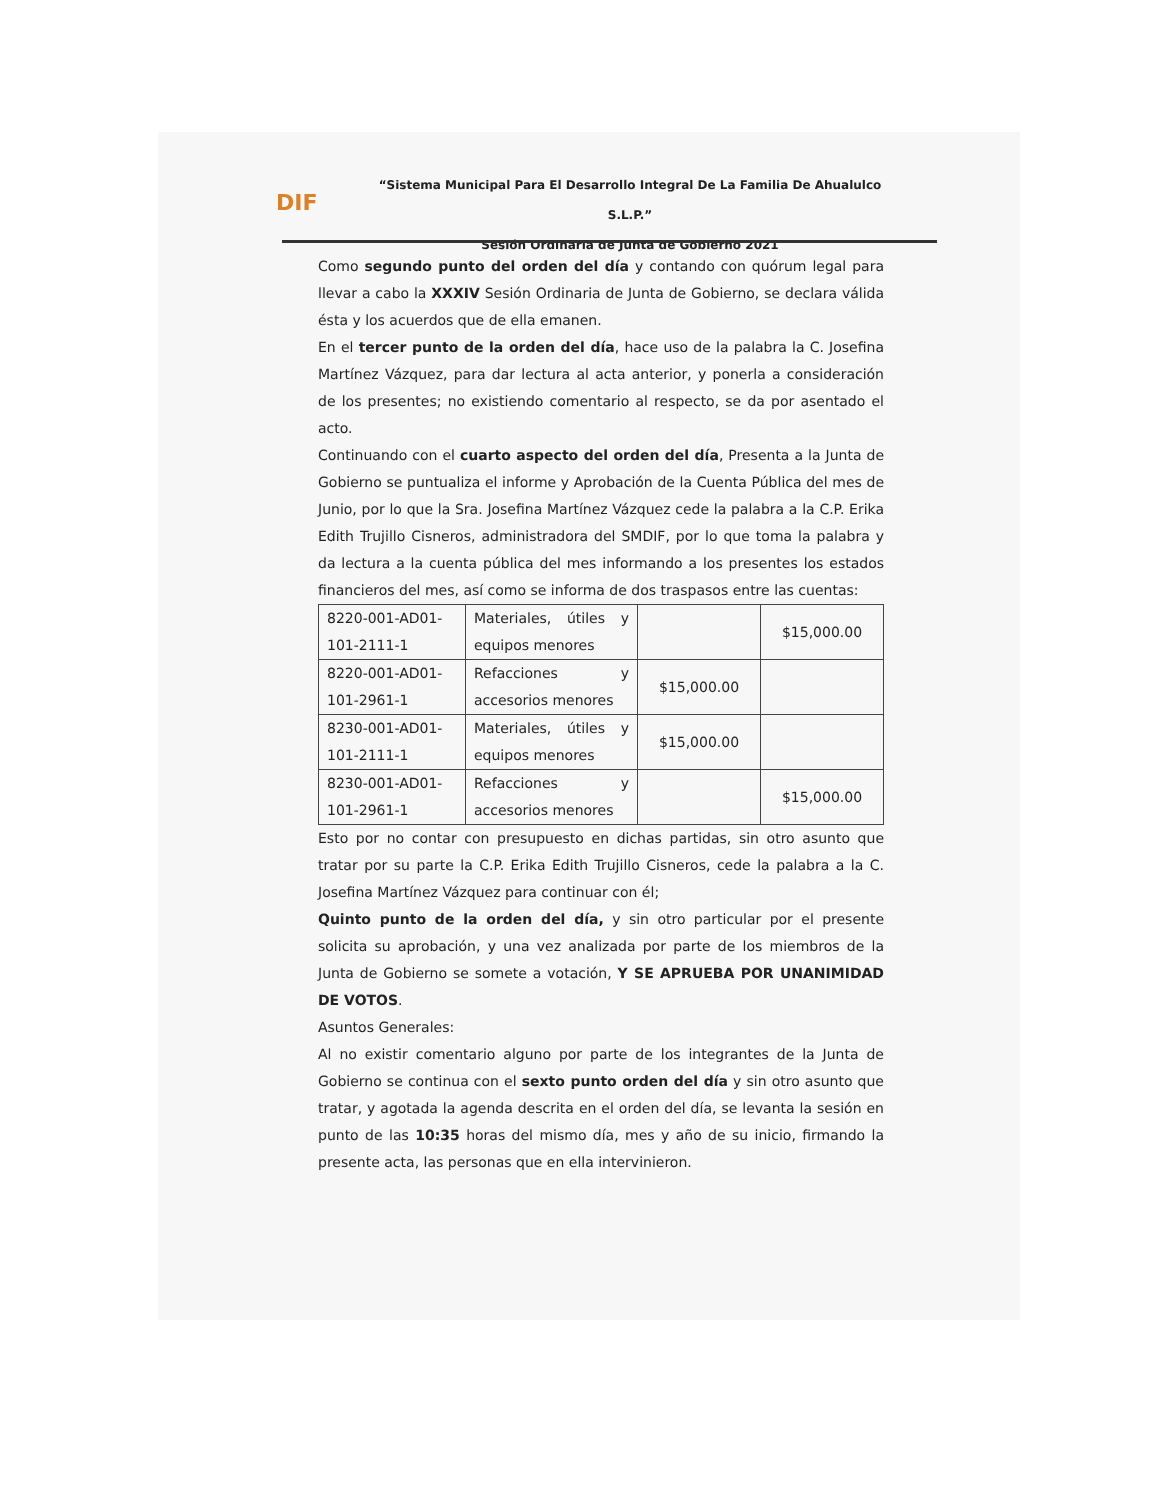DIF
“Sistema Municipal Para El Desarrollo Integral De La Familia De Ahualulco S.L.P.”
Sesión Ordinaria de Junta de Gobierno 2021
Como segundo punto del orden del día y contando con quórum legal para llevar a cabo la XXXIV Sesión Ordinaria de Junta de Gobierno, se declara válida ésta y los acuerdos que de ella emanen.
En el tercer punto de la orden del día, hace uso de la palabra la C. Josefina Martínez Vázquez, para dar lectura al acta anterior, y ponerla a consideración de los presentes; no existiendo comentario al respecto, se da por asentado el acto.
Continuando con el cuarto aspecto del orden del día, Presenta a la Junta de Gobierno se puntualiza el informe y Aprobación de la Cuenta Pública del mes de Junio, por lo que la Sra. Josefina Martínez Vázquez cede la palabra a la C.P. Erika Edith Trujillo Cisneros, administradora del SMDIF, por lo que toma la palabra y da lectura a la cuenta pública del mes informando a los presentes los estados financieros del mes, así como se informa de dos traspasos entre las cuentas:
| 8220-001-AD01-101-2111-1 | Materiales, útiles y equipos menores | | $15,000.00 |
| 8220-001-AD01-101-2961-1 | Refacciones y accesorios menores | $15,000.00 | |
| 8230-001-AD01-101-2111-1 | Materiales, útiles y equipos menores | $15,000.00 | |
| 8230-001-AD01-101-2961-1 | Refacciones y accesorios menores | | $15,000.00 |
Esto por no contar con presupuesto en dichas partidas, sin otro asunto que tratar por su parte la C.P. Erika Edith Trujillo Cisneros, cede la palabra a la C. Josefina Martínez Vázquez para continuar con él;
Quinto punto de la orden del día, y sin otro particular por el presente solicita su aprobación, y una vez analizada por parte de los miembros de la Junta de Gobierno se somete a votación, Y SE APRUEBA POR UNANIMIDAD DE VOTOS.
Asuntos Generales:
Al no existir comentario alguno por parte de los integrantes de la Junta de Gobierno se continua con el sexto punto orden del día y sin otro asunto que tratar, y agotada la agenda descrita en el orden del día, se levanta la sesión en punto de las 10:35 horas del mismo día, mes y año de su inicio, firmando la presente acta, las personas que en ella intervinieron.